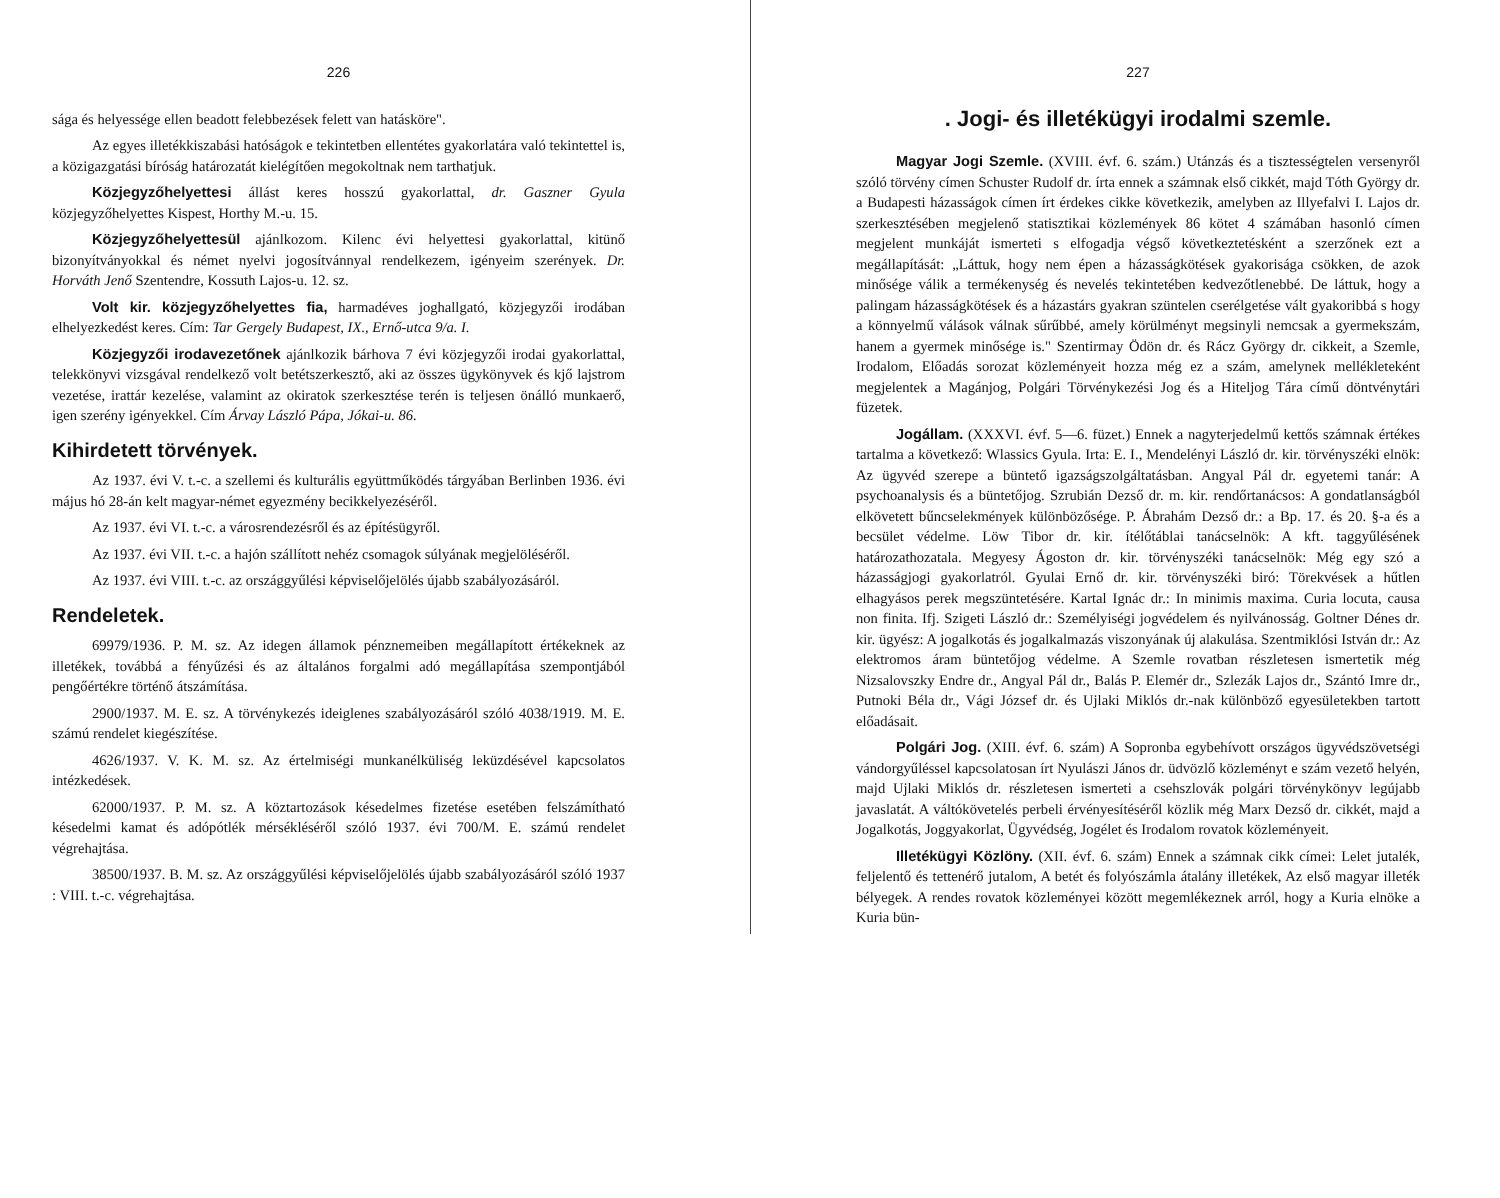226
sága és helyessége ellen beadott felebbezések felett van hatásköre".
Az egyes illetékkiszabási hatóságok e tekintetben ellentétes gyakorlatára való tekintettel is, a közigazgatási bíróság határozatát kielégítően megokoltnak nem tarthatjuk.
Közjegyzőhelyettesi állást keres hosszú gyakorlattal, dr. Gaszner Gyula közjegyzőhelyettes Kispest, Horthy M.-u. 15.
Közjegyzőhelyettesül ajánlkozom. Kilenc évi helyettesi gyakorlattal, kitünő bizonyítványokkal és német nyelvi jogosítvánnyal rendelkezem, igényeim szerények. Dr. Horváth Jenő Szentendre, Kossuth Lajos-u. 12. sz.
Volt kir. közjegyzőhelyettes fia, harmadéves joghallgató, közjegyzői irodában elhelyezkedést keres. Cím: Tar Gergely Budapest, IX., Ernő-utca 9/a. I.
Közjegyzői irodavezetőnek ajánlkozik bárhova 7 évi közjegyzői irodai gyakorlattal, telekkönyvi vizsgával rendelkező volt betétszerkesztő, aki az összes ügykönyvek és kjő lajstrom vezetése, irattár kezelése, valamint az okiratok szerkesztése terén is teljesen önálló munkaerő, igen szerény igényekkel. Cím Árvay László Pápa, Jókai-u. 86.
Kihirdetett törvények.
Az 1937. évi V. t.-c. a szellemi és kulturális együttműködés tárgyában Berlinben 1936. évi május hó 28-án kelt magyar-német egyezmény becikkelyezéséről.
Az 1937. évi VI. t.-c. a városrendezésről és az építésügyről.
Az 1937. évi VII. t.-c. a hajón szállított nehéz csomagok súlyának megjelöléséről.
Az 1937. évi VIII. t.-c. az országgyűlési képviselőjelölés újabb szabályozásáról.
Rendeletek.
69979/1936. P. M. sz. Az idegen államok pénznemeiben megállapított értékeknek az illetékek, továbbá a fényűzési és az általános forgalmi adó megállapítása szempontjából pengőértékre történő átszámítása.
2900/1937. M. E. sz. A törvénykezés ideiglenes szabályozásáról szóló 4038/1919. M. E. számú rendelet kiegészítése.
4626/1937. V. K. M. sz. Az értelmiségi munkanélküliség leküzdésével kapcsolatos intézkedések.
62000/1937. P. M. sz. A köztartozások késedelmes fizetése esetében felszámítható késedelmi kamat és adópótlék mérsékléséről szóló 1937. évi 700/M. E. számú rendelet végrehajtása.
38500/1937. B. M. sz. Az országgyűlési képviselőjelölés újabb szabályozásáról szóló 1937 : VIII. t.-c. végrehajtása.
227
. Jogi- és illetékügyi irodalmi szemle.
Magyar Jogi Szemle. (XVIII. évf. 6. szám.) Utánzás és a tisztességtelen versenyről szóló törvény címen Schuster Rudolf dr. írta ennek a számnak első cikkét, majd Tóth György dr. a Budapesti házasságok címen írt érdekes cikke következik, amelyben az Illyefalvi I. Lajos dr. szerkesztésében megjelenő statisztikai közlemények 86 kötet 4 számában hasonló címen megjelent munkáját ismerteti s elfogadja végső következtetésként a szerzőnek ezt a megállapítását: „Láttuk, hogy nem épen a házasságkötések gyakorisága csökken, de azok minősége válik a termékenység és nevelés tekintetében kedvezőtlenebbé. De láttuk, hogy a palingam házasságkötések és a házastárs gyakran szüntelen cserélgetése vált gyakoribbá s hogy a könnyelmű válások válnak sűrűbbé, amely körülményt megsinyli nemcsak a gyermekszám, hanem a gyermek minősége is." Szentirmay Ödön dr. és Rácz György dr. cikkeit, a Szemle, Irodalom, Előadás sorozat közleményeit hozza még ez a szám, amelynek mellékleteként megjelentek a Magánjog, Polgári Törvénykezési Jog és a Hiteljog Tára című döntvénytári füzetek.
Jogállam. (XXXVI. évf. 5—6. füzet.) Ennek a nagyterjedelmű kettős számnak értékes tartalma a következő: Wlassics Gyula. Irta: E. I., Mendelényi László dr. kir. törvényszéki elnök: Az ügyvéd szerepe a büntető igazságszolgáltatásban. Angyal Pál dr. egyetemi tanár: A psychoanalysis és a büntetőjog. Szrubián Dezső dr. m. kir. rendőrtanácsos: A gondatlanságból elkövetett bűncselekmények különbözősége. P. Ábrahám Dezső dr.: a Bp. 17. és 20. §-a és a becsület védelme. Löw Tibor dr. kir. ítélőtáblai tanácselnök: A kft. taggyűlésének határozathozatala. Megyesy Ágoston dr. kir. törvényszéki tanácselnök: Még egy szó a házasságjogi gyakorlatról. Gyulai Ernő dr. kir. törvényszéki biró: Törekvések a hűtlen elhagyásos perek megszüntetésére. Kartal Ignác dr.: In minimis maxima. Curia locuta, causa non finita. Ifj. Szigeti László dr.: Személyiségi jogvédelem és nyilvánosság. Goltner Dénes dr. kir. ügyész: A jogalkotás és jogalkalmazás viszonyának új alakulása. Szentmiklósi István dr.: Az elektromos áram büntetőjog védelme. A Szemle rovatban részletesen ismertetik még Nizsalovszky Endre dr., Angyal Pál dr., Balás P. Elemér dr., Szlezák Lajos dr., Szántó Imre dr., Putnoki Béla dr., Vági József dr. és Ujlaki Miklós dr.-nak különböző egyesületekben tartott előadásait.
Polgári Jog. (XIII. évf. 6. szám) A Sopronba egybehívott országos ügyvédszövetségi vándorgyűléssel kapcsolatosan írt Nyulászi János dr. üdvözlő közleményt e szám vezető helyén, majd Ujlaki Miklós dr. részletesen ismerteti a csehszlovák polgári törvénykönyv legújabb javaslatát. A váltókövetelés perbeli érvényesítéséről közlik még Marx Dezső dr. cikkét, majd a Jogalkotás, Joggyakorlat, Ügyvédség, Jogélet és Irodalom rovatok közleményeit.
Illetékügyi Közlöny. (XII. évf. 6. szám) Ennek a számnak cikk címei: Lelet jutalék, feljelentő és tettenérő jutalom, A betét és folyószámla átalány illetékek, Az első magyar illeték bélyegek. A rendes rovatok közleményei között megemlékeznek arról, hogy a Kuria elnöke a Kuria bün-